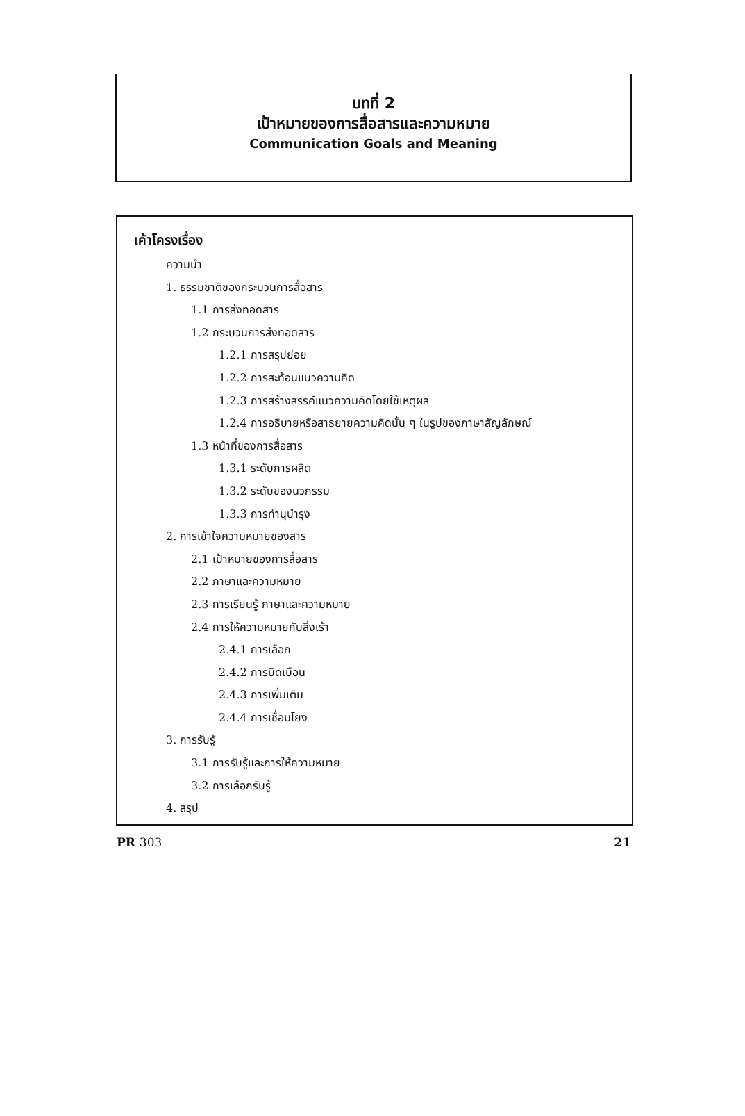บทที่ 2
เป้าหมายของการสื่อสารและความหมาย
Communication Goals and Meaning
เค้าโครงเรื่อง
ความนำ
1. ธรรมชาติของกระบวนการสื่อสาร
1.1 การส่งทอดสาร
1.2 กระบวนการส่งทอดสาร
1.2.1 การสรุปย่อย
1.2.2 การสะท้อนแนวความคิด
1.2.3 การสร้างสรรค์แนวความคิดโดยใช้เหตุผล
1.2.4 การอธิบายหรือสาธยายความคิดนั้น ๆ ในรูปของภาษาสัญลักษณ์
1.3 หน้าที่ของการสื่อสาร
1.3.1 ระดับการผลิต
1.3.2 ระดับของนวกรรม
1.3.3 การทำนุบำรุง
2. การเข้าใจความหมายของสาร
2.1 เป้าหมายของการสื่อสาร
2.2 ภาษาและความหมาย
2.3 การเรียนรู้ ภาษาและความหมาย
2.4 การให้ความหมายกับสิ่งเร้า
2.4.1 การเลือก
2.4.2 การบิดเบือน
2.4.3 การเพิ่มเติม
2.4.4 การเชื่อมโยง
3. การรับรู้
3.1 การรับรู้และการให้ความหมาย
3.2 การเลือกรับรู้
4. สรุป
PR 303 21